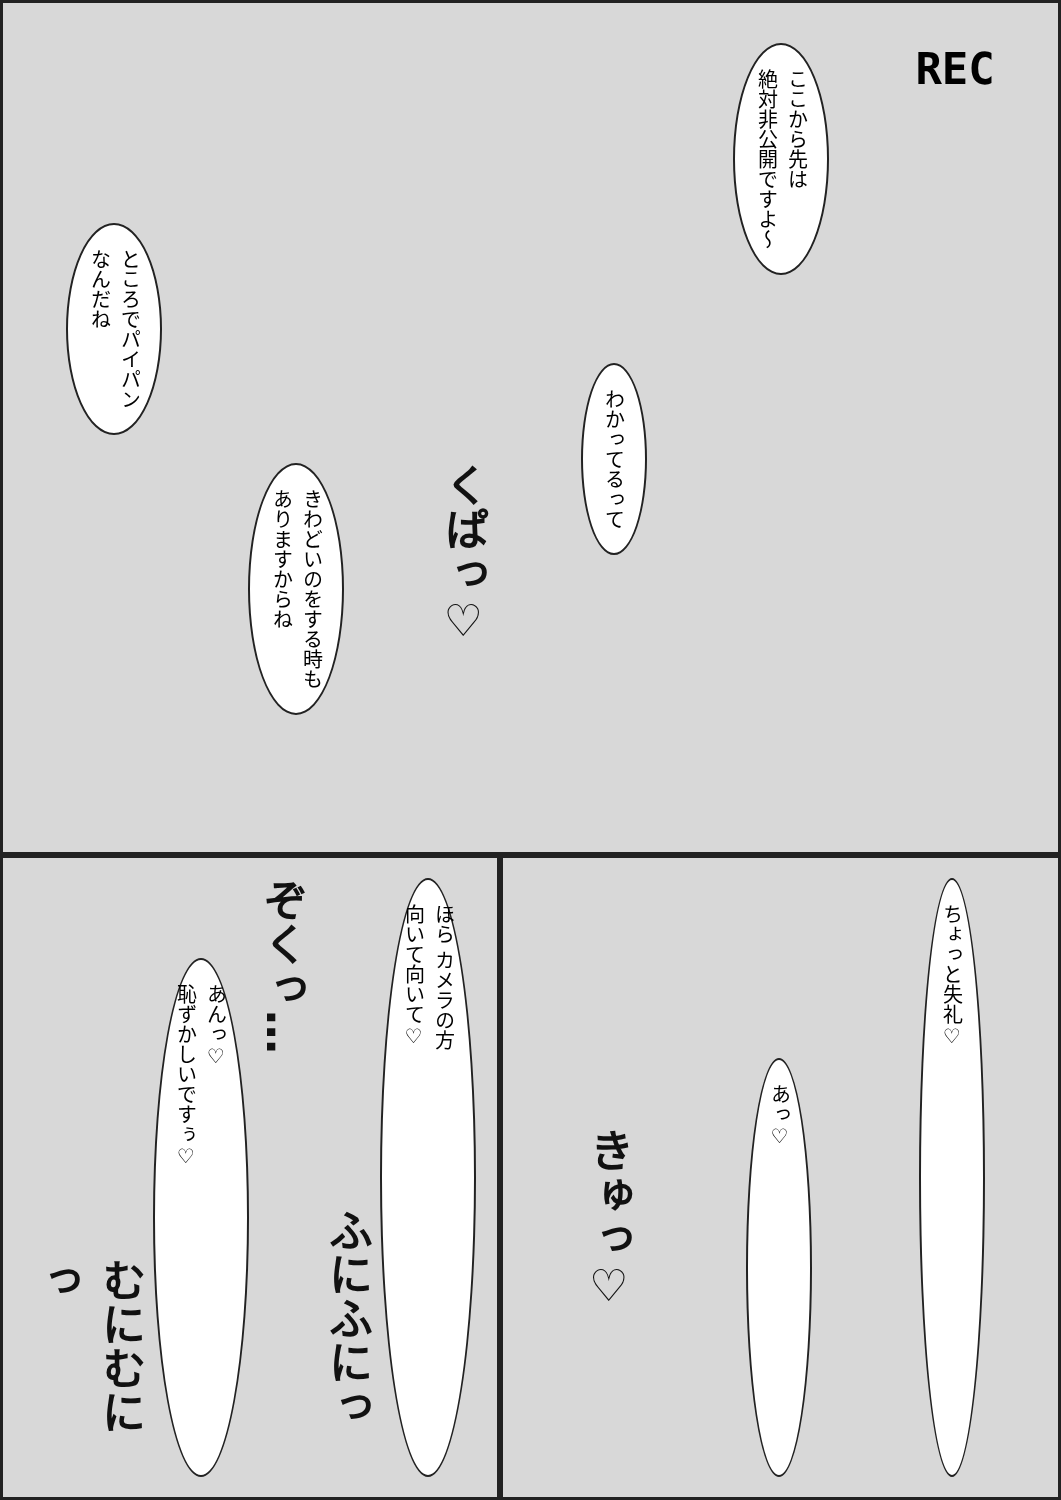REC
ここから先は
絶対非公開ですよ～
わかってるって
くぱっ♡
きわどいのをする時も
ありますからね
ところでパイパン
なんだね
ちょっと失礼♡
あっ♡
きゅっ♡
ほら カメラの方
向いて向いて♡
ふにふにっ
ぞくっ…
あんっ♡
恥ずかしいですぅ♡
むにむにっ